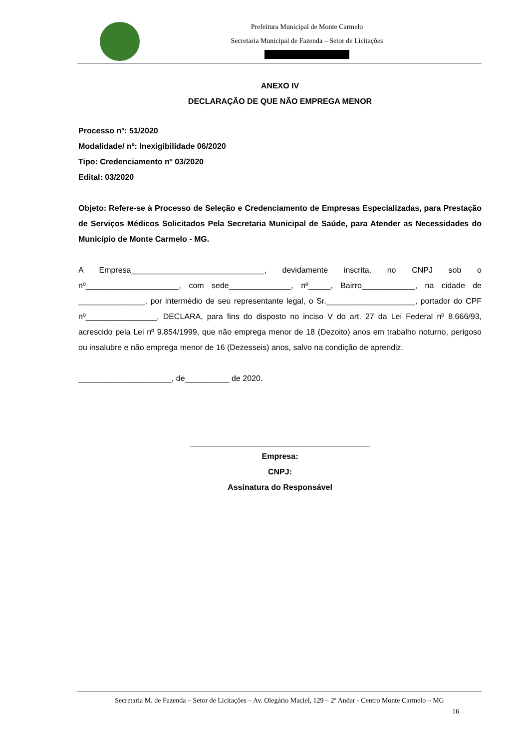Prefeitura Municipal de Monte Carmelo
Secretaria Municipal de Fazenda – Setor de Licitações
ANEXO IV
DECLARAÇÃO DE QUE NÃO EMPREGA MENOR
Processo nº: 51/2020
Modalidade/ nº: Inexigibilidade 06/2020
Tipo: Credenciamento nº 03/2020
Edital: 03/2020
Objeto: Refere-se à Processo de Seleção e Credenciamento de Empresas Especializadas, para Prestação de Serviços Médicos Solicitados Pela Secretaria Municipal de Saúde, para Atender as Necessidades do Município de Monte Carmelo - MG.
A Empresa______________________________, devidamente inscrita, no CNPJ sob o nº_____________________, com sede______________, nº_____, Bairro____________, na cidade de _______________, por intermédio de seu representante legal, o Sr.____________________, portador do CPF nº________________, DECLARA, para fins do disposto no inciso V do art. 27 da Lei Federal nº 8.666/93, acrescido pela Lei nº 9.854/1999, que não emprega menor de 18 (Dezoito) anos em trabalho noturno, perigoso ou insalubre e não emprega menor de 16 (Dezesseis) anos, salvo na condição de aprendiz.
_____________________, de__________ de 2020.
Empresa:
CNPJ:
Assinatura do Responsável
Secretaria M. de Fazenda – Setor de Licitações – Av. Olegário Maciel, 129 – 2º Andar - Centro Monte Carmelo – MG
16